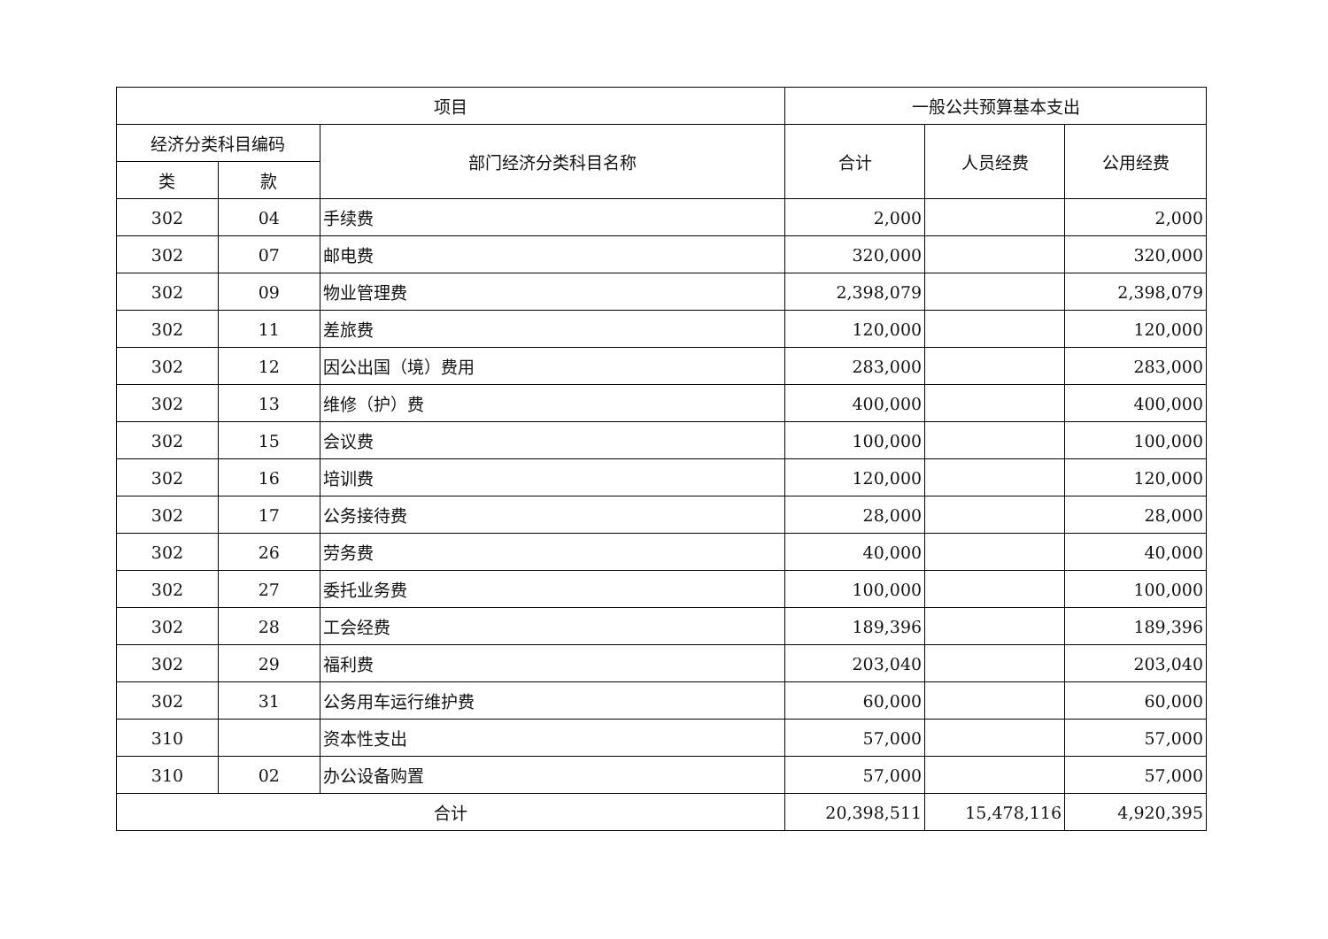| 项目 | | | 一般公共预算基本支出 | | |
| --- | --- | --- | --- | --- | --- |
| 经济分类科目编码 | | 部门经济分类科目名称 | 合计 | 人员经费 | 公用经费 |
| 类 | 款 | | | | |
| 302 | 04 | 手续费 | 2,000 | | 2,000 |
| 302 | 07 | 邮电费 | 320,000 | | 320,000 |
| 302 | 09 | 物业管理费 | 2,398,079 | | 2,398,079 |
| 302 | 11 | 差旅费 | 120,000 | | 120,000 |
| 302 | 12 | 因公出国（境）费用 | 283,000 | | 283,000 |
| 302 | 13 | 维修（护）费 | 400,000 | | 400,000 |
| 302 | 15 | 会议费 | 100,000 | | 100,000 |
| 302 | 16 | 培训费 | 120,000 | | 120,000 |
| 302 | 17 | 公务接待费 | 28,000 | | 28,000 |
| 302 | 26 | 劳务费 | 40,000 | | 40,000 |
| 302 | 27 | 委托业务费 | 100,000 | | 100,000 |
| 302 | 28 | 工会经费 | 189,396 | | 189,396 |
| 302 | 29 | 福利费 | 203,040 | | 203,040 |
| 302 | 31 | 公务用车运行维护费 | 60,000 | | 60,000 |
| 310 | | 资本性支出 | 57,000 | | 57,000 |
| 310 | 02 | 办公设备购置 | 57,000 | | 57,000 |
| 合计 | | | 20,398,511 | 15,478,116 | 4,920,395 |